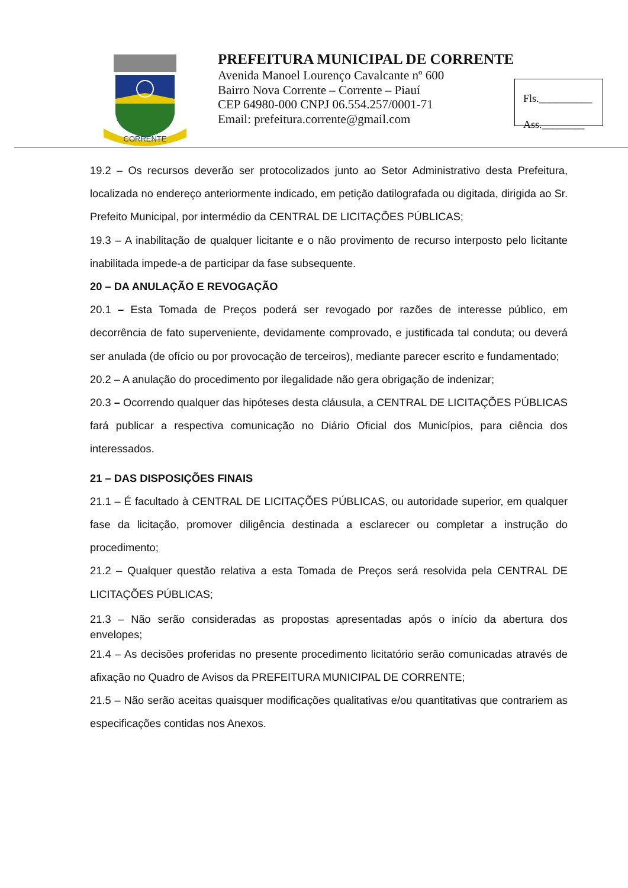CORRENTE
PREFEITURA MUNICIPAL DE CORRENTE
Avenida Manoel Lourenço Cavalcante nº 600
Bairro Nova Corrente – Corrente – Piauí
CEP 64980-000 CNPJ 06.554.257/0001-71
Email: prefeitura.corrente@gmail.com
Fls.__________
Ass.________
19.2 – Os recursos deverão ser protocolizados junto ao Setor Administrativo desta Prefeitura, localizada no endereço anteriormente indicado, em petição datilografada ou digitada, dirigida ao Sr. Prefeito Municipal, por intermédio da CENTRAL DE LICITAÇÕES PÚBLICAS;
19.3 – A inabilitação de qualquer licitante e o não provimento de recurso interposto pelo licitante inabilitada impede-a de participar da fase subsequente.
20 – DA ANULAÇÃO E REVOGAÇÃO
20.1 – Esta Tomada de Preços poderá ser revogado por razões de interesse público, em decorrência de fato superveniente, devidamente comprovado, e justificada tal conduta; ou deverá ser anulada (de ofício ou por provocação de terceiros), mediante parecer escrito e fundamentado;
20.2 – A anulação do procedimento por ilegalidade não gera obrigação de indenizar;
20.3 – Ocorrendo qualquer das hipóteses desta cláusula, a CENTRAL DE LICITAÇÕES PÚBLICAS fará publicar a respectiva comunicação no Diário Oficial dos Municípios, para ciência dos interessados.
21 – DAS DISPOSIÇÕES FINAIS
21.1 – É facultado à CENTRAL DE LICITAÇÕES PÚBLICAS, ou autoridade superior, em qualquer fase da licitação, promover diligência destinada a esclarecer ou completar a instrução do procedimento;
21.2 – Qualquer questão relativa a esta Tomada de Preços será resolvida pela CENTRAL DE LICITAÇÕES PÚBLICAS;
21.3 – Não serão consideradas as propostas apresentadas após o início da abertura dos envelopes;
21.4 – As decisões proferidas no presente procedimento licitatório serão comunicadas através de afixação no Quadro de Avisos da PREFEITURA MUNICIPAL DE CORRENTE;
21.5 – Não serão aceitas quaisquer modificações qualitativas e/ou quantitativas que contrariem as especificações contidas nos Anexos.